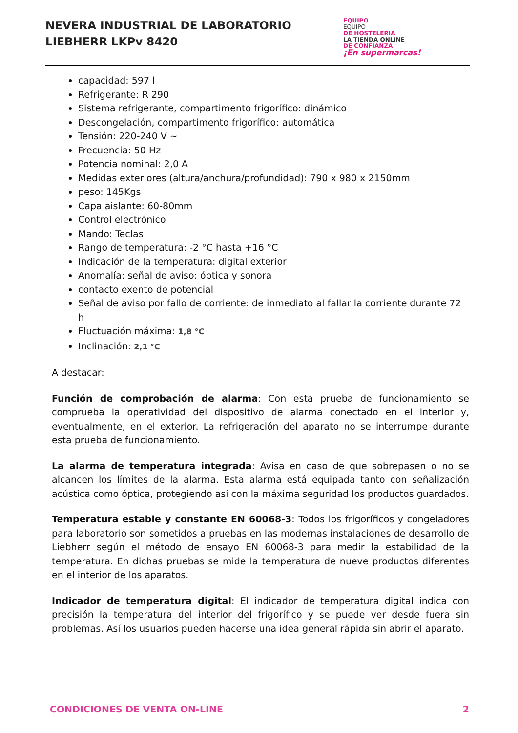NEVERA INDUSTRIAL DE LABORATORIO
LIEBHERR LKPv 8420
EQUIPO
EQUIPO
DE HOSTELERIA
LA TIENDA ONLINE
DE CONFIANZA
¡En supermarcas!
capacidad: 597 l
Refrigerante: R 290
Sistema refrigerante, compartimento frigorífico: dinámico
Descongelación, compartimento frigorífico: automática
Tensión: 220-240 V ~
Frecuencia: 50 Hz
Potencia nominal: 2,0 A
Medidas exteriores (altura/anchura/profundidad): 790 x 980 x 2150mm
peso: 145Kgs
Capa aislante: 60-80mm
Control electrónico
Mando: Teclas
Rango de temperatura: -2 °C hasta +16 °C
Indicación de la temperatura: digital exterior
Anomalía: señal de aviso: óptica y sonora
contacto exento de potencial
Señal de aviso por fallo de corriente: de inmediato al fallar la corriente durante 72 h
Fluctuación máxima: 1,8 °C
Inclinación: 2,1 °C
A destacar:
Función de comprobación de alarma: Con esta prueba de funcionamiento se comprueba la operatividad del dispositivo de alarma conectado en el interior y, eventualmente, en el exterior. La refrigeración del aparato no se interrumpe durante esta prueba de funcionamiento.
La alarma de temperatura integrada: Avisa en caso de que sobrepasen o no se alcancen los límites de la alarma. Esta alarma está equipada tanto con señalización acústica como óptica, protegiendo así con la máxima seguridad los productos guardados.
Temperatura estable y constante EN 60068-3: Todos los frigoríficos y congeladores para laboratorio son sometidos a pruebas en las modernas instalaciones de desarrollo de Liebherr según el método de ensayo EN 60068-3 para medir la estabilidad de la temperatura. En dichas pruebas se mide la temperatura de nueve productos diferentes en el interior de los aparatos.
Indicador de temperatura digital: El indicador de temperatura digital indica con precisión la temperatura del interior del frigorífico y se puede ver desde fuera sin problemas. Así los usuarios pueden hacerse una idea general rápida sin abrir el aparato.
CONDICIONES DE VENTA ON-LINE 2